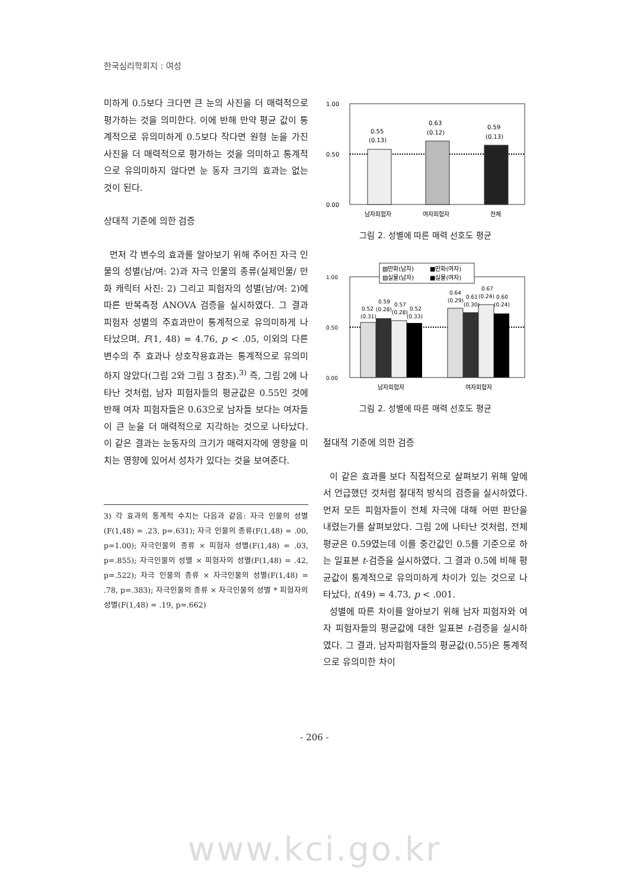한국심리학회지 : 여성
미하게 0.5보다 크다면 큰 눈의 사진을 더 매력적으로 평가하는 것을 의미한다. 이에 반해 만약 평균 값이 통계적으로 유의미하게 0.5보다 작다면 원형 눈을 가진 사진을 더 매력적으로 평가하는 것을 의미하고 통계적으로 유의미하지 않다면 눈 동자 크기의 효과는 없는 것이 된다.
상대적 기준에 의한 검증
먼저 각 변수의 효과를 알아보기 위해 주어진 자극 인물의 성별(남/여: 2)과 자극 인물의 종류(실제인물/ 만화 캐릭터 사진: 2) 그리고 피험자의 성별(남/여: 2)에 따른 반복측정 ANOVA 검증을 실시하였다. 그 결과 피험자 성별의 주효과만이 통계적으로 유의미하게 나타났으며, F(1, 48) = 4.76, p < .05, 이외의 다른 변수의 주 효과나 상호작용효과는 통계적으로 유의미하지 않았다(그림 2와 그림 3 참조).<sup>3)</sup> 즉, 그림 2에 나타난 것처럼, 남자 피험자들의 평균값은 0.55인 것에 반해 여자 피험자들은 0.63으로 남자들 보다는 여자들이 큰 눈을 더 매력적으로 지각하는 것으로 나타났다. 이 같은 결과는 눈동자의 크기가 매력지각에 영향을 미치는 영향에 있어서 성차가 있다는 것을 보여준다.
3) 각 효과의 통계적 수치는 다음과 같음: 자극 인물의 성별(F(1,48) = .23, p=.631); 자극 인물의 종류(F(1,48) = .00, p=1.00); 자극인물의 종류 × 피험자 성별(F(1,48) = .03, p=.855); 자극인물의 성별 × 피험자의 성별(F(1,48) = .42, p=.522); 자극 인물의 종류 × 자극인물의 성별(F(1,48) = .78, p=.383); 자극인물의 종류 × 자극인물의 성별 * 피험자의 성별(F(1,48) = .19, p=.662)
1.00
0.50
0.00
0.55
(0.13)
0.63
(0.12)
0.59
(0.13)
남자피험자
여자피험자
전체
그림 2. 성별에 따른 매력 선호도 평균
▧만화(남자)
■만화(여자)
▨실물(남자)
■실물(여자)
1.00
0.50
0.00
0.52
(0.31)
0.59
(0.28)
0.57
(0.28)
0.52
(0.33)
0.64
(0.29)
0.61
(0.30)
0.67
(0.24)
0.60
(0.24)
남자피험자
여자피험자
그림 2. 성별에 따른 매력 선호도 평균
절대적 기준에 의한 검증
이 같은 효과를 보다 직접적으로 살펴보기 위해 앞에서 언급했던 것처럼 절대적 방식의 검증을 실시하였다. 먼저 모든 피험자들이 전체 자극에 대해 어떤 판단을 내렸는가를 살펴보았다. 그림 2에 나타난 것처럼, 전체 평균은 0.59였는데 이를 중간값인 0.5를 기준으로 하는 일표본 t-검증을 실시하였다. 그 결과 0.5에 비해 평균값이 통계적으로 유의미하게 차이가 있는 것으로 나타났다, t(49) = 4.73, p < .001.
성별에 따른 차이를 알아보기 위해 남자 피험자와 여자 피험자들의 평균값에 대한 일표본 t-검증을 실시하였다. 그 결과, 남자피험자들의 평균값(0.55)은 통계적으로 유의미한 차이
- 206 -
www.kci.go.kr